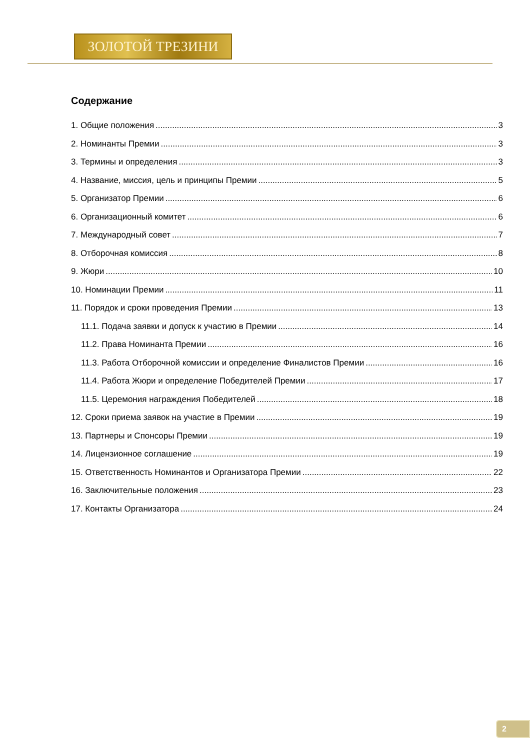ЗОЛОТОЙ ТРЕЗИНИ
Содержание
1. Общие положения 3
2. Номинанты Премии 3
3. Термины и определения 3
4. Название, миссия, цель и принципы Премии 5
5. Организатор Премии 6
6. Организационный комитет 6
7. Международный совет 7
8. Отборочная комиссия 8
9. Жюри 10
10. Номинации Премии 11
11. Порядок и сроки проведения Премии 13
11.1. Подача заявки и допуск к участию в Премии 14
11.2. Права Номинанта Премии 16
11.3. Работа Отборочной комиссии и определение Финалистов Премии 16
11.4. Работа Жюри и определение Победителей Премии 17
11.5. Церемония награждения Победителей 18
12. Сроки приема заявок на участие в Премии 19
13. Партнеры и Спонсоры Премии 19
14. Лицензионное соглашение 19
15. Ответственность Номинантов и Организатора Премии 22
16. Заключительные положения 23
17. Контакты Организатора 24
2